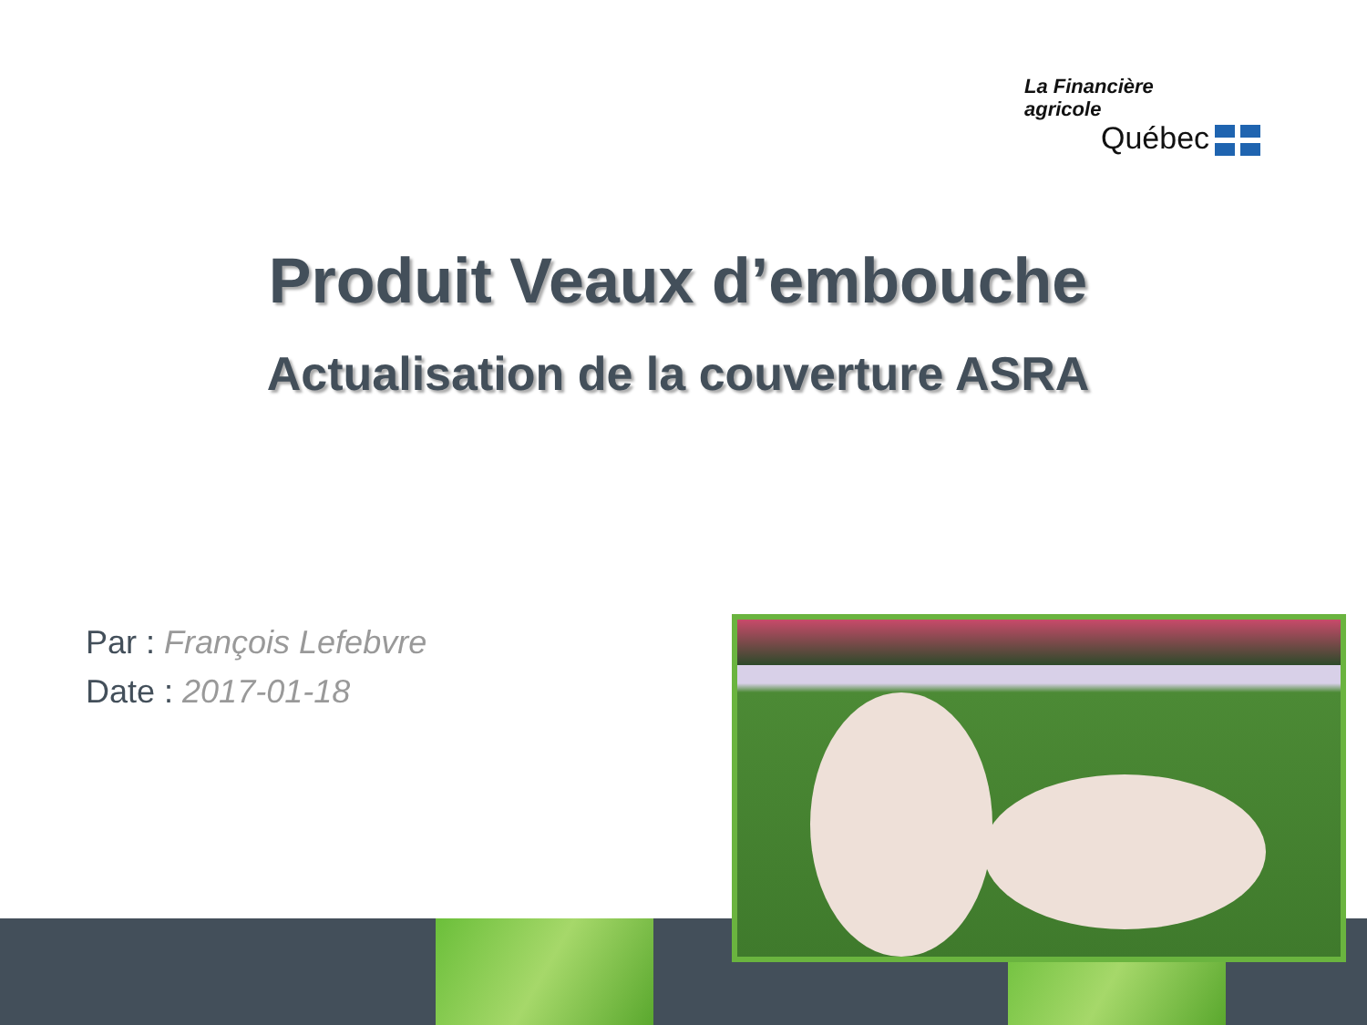La Financière
agricole
Québec
Produit Veaux d’embouche
Actualisation de la couverture ASRA
Par : François Lefebvre
Date : 2017-01-18